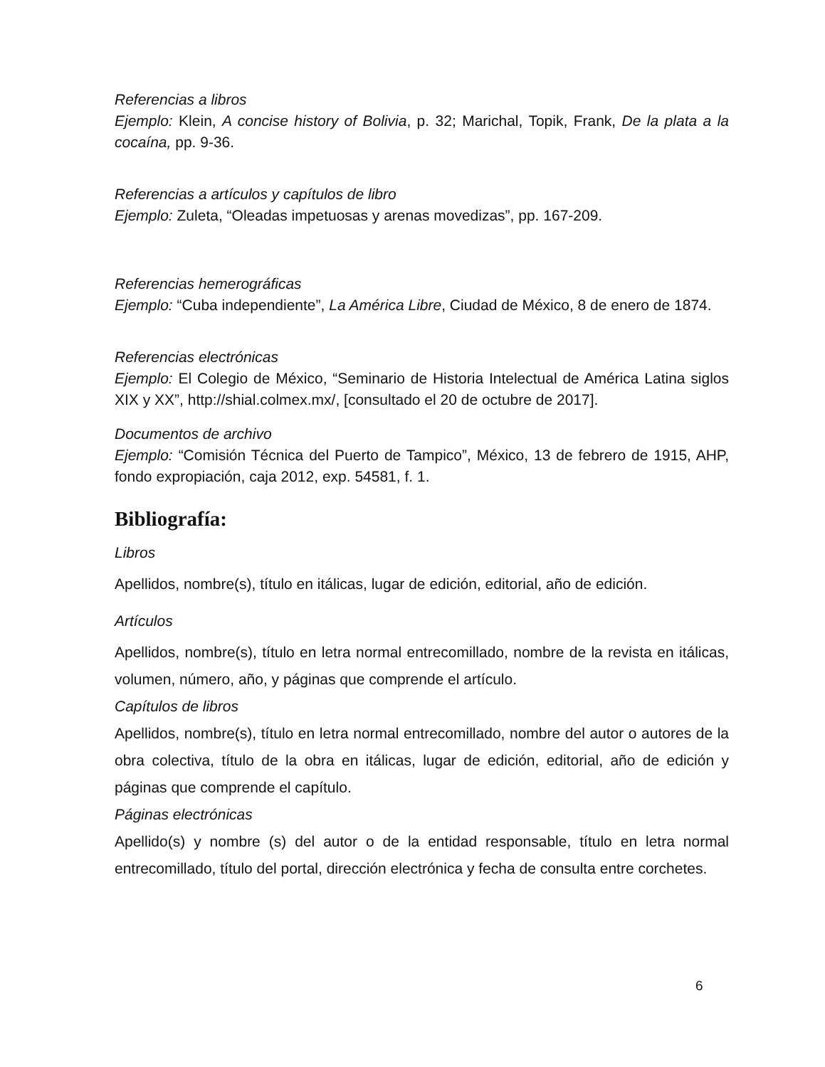Referencias a libros
Ejemplo: Klein, A concise history of Bolivia, p. 32; Marichal, Topik, Frank, De la plata a la cocaína, pp. 9-36.
Referencias a artículos y capítulos de libro
Ejemplo: Zuleta, “Oleadas impetuosas y arenas movedizas”, pp. 167-209.
Referencias hemerográficas
Ejemplo: “Cuba independiente”, La América Libre, Ciudad de México, 8 de enero de 1874.
Referencias electrónicas
Ejemplo: El Colegio de México, “Seminario de Historia Intelectual de América Latina siglos XIX y XX”, http://shial.colmex.mx/, [consultado el 20 de octubre de 2017].
Documentos de archivo
Ejemplo: “Comisión Técnica del Puerto de Tampico”, México, 13 de febrero de 1915, AHP, fondo expropiación, caja 2012, exp. 54581, f. 1.
Bibliografía:
Libros
Apellidos, nombre(s), título en itálicas, lugar de edición, editorial, año de edición.
Artículos
Apellidos, nombre(s), título en letra normal entrecomillado, nombre de la revista en itálicas, volumen, número, año, y páginas que comprende el artículo.
Capítulos de libros
Apellidos, nombre(s), título en letra normal entrecomillado, nombre del autor o autores de la obra colectiva, título de la obra en itálicas, lugar de edición, editorial, año de edición y páginas que comprende el capítulo.
Páginas electrónicas
Apellido(s) y nombre (s) del autor o de la entidad responsable, título en letra normal entrecomillado, título del portal, dirección electrónica y fecha de consulta entre corchetes.
6